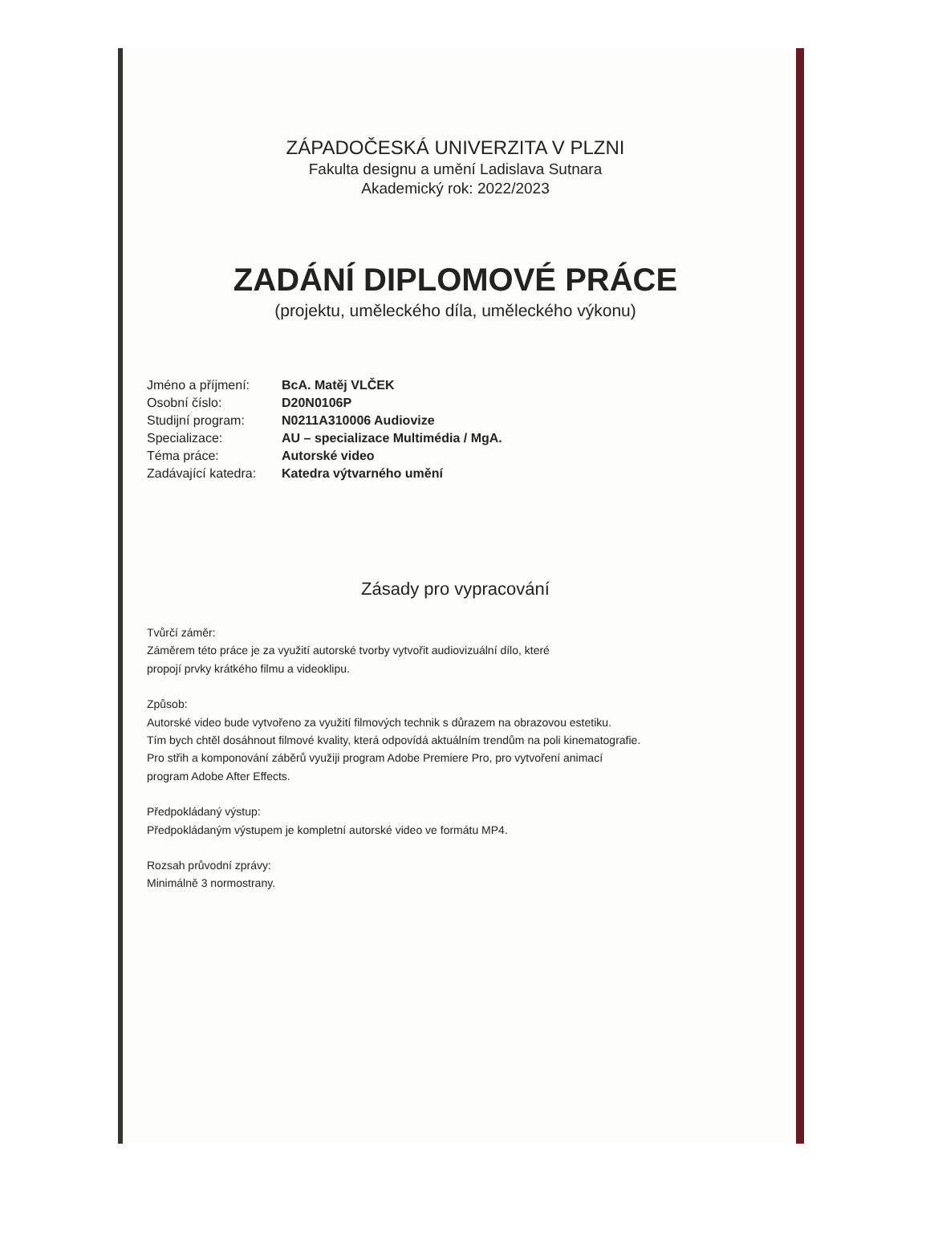ZÁPADOČESKÁ UNIVERZITA V PLZNI
Fakulta designu a umění Ladislava Sutnara
Akademický rok: 2022/2023
ZADÁNÍ DIPLOMOVÉ PRÁCE
(projektu, uměleckého díla, uměleckého výkonu)
| Jméno a příjmení: | BcA. Matěj VLČEK |
| Osobní číslo: | D20N0106P |
| Studijní program: | N0211A310006 Audiovize |
| Specializace: | AU – specializace Multimédia / MgA. |
| Téma práce: | Autorské video |
| Zadávající katedra: | Katedra výtvarného umění |
Zásady pro vypracování
Tvůrčí záměr:
Záměrem této práce je za využití autorské tvorby vytvořit audiovizuální dílo, které
propojí prvky krátkého filmu a videoklipu.
Způsob:
Autorské video bude vytvořeno za využití filmových technik s důrazem na obrazovou estetiku.
Tím bych chtěl dosáhnout filmové kvality, která odpovídá aktuálním trendům na poli kinematografie.
Pro střih a komponování záběrů využiji program Adobe Premiere Pro, pro vytvoření animací
program Adobe After Effects.
Předpokládaný výstup:
Předpokládaným výstupem je kompletní autorské video ve formátu MP4.
Rozsah průvodní zprávy:
Minimálně 3 normostrany.